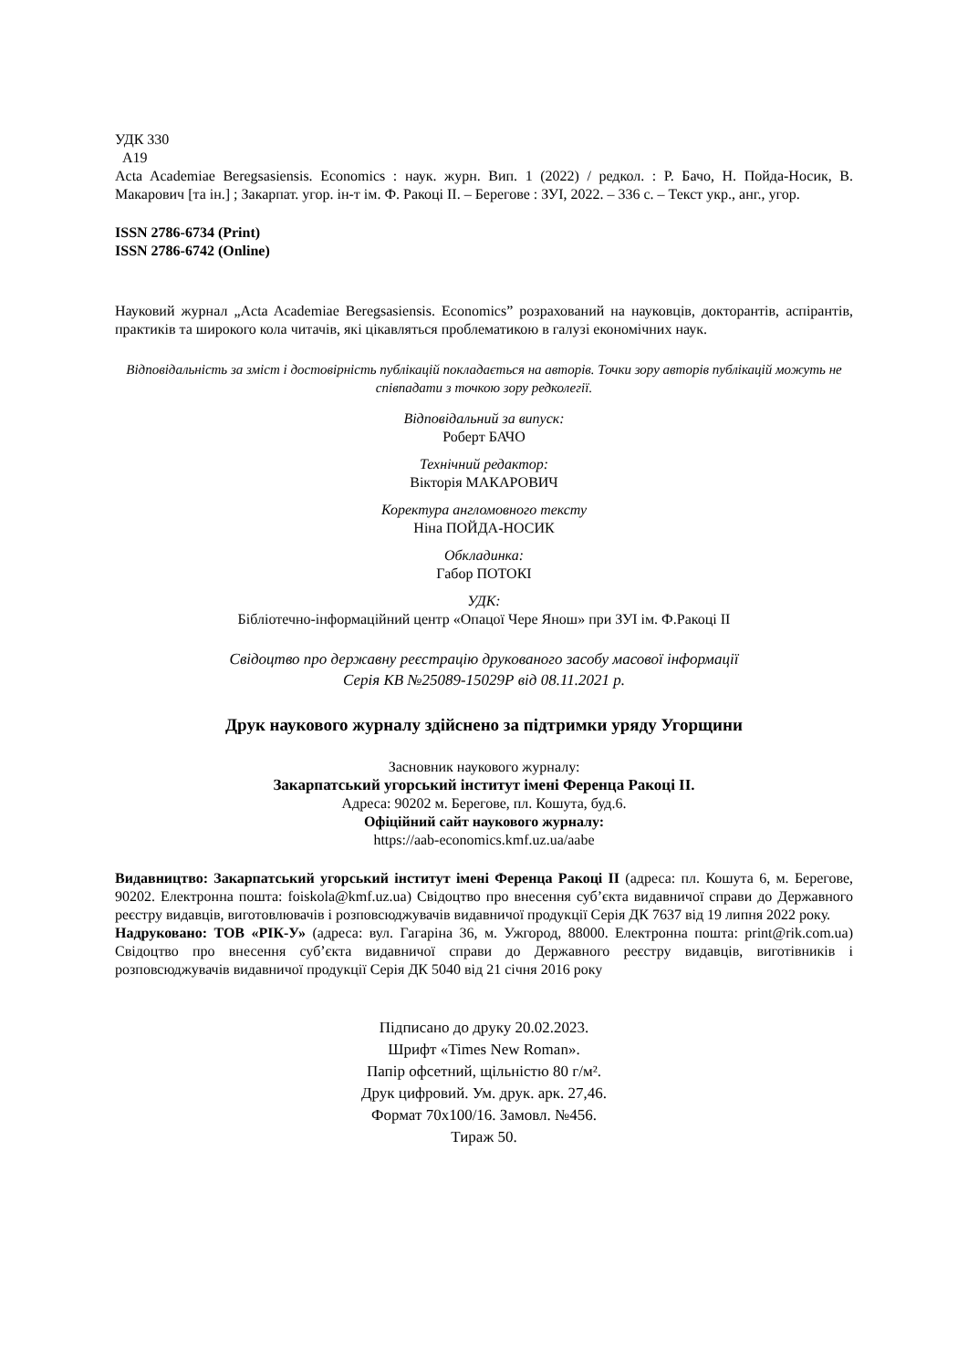УДК 330
А19
Acta Academiae Beregsasiensis. Economics : наук. журн. Вип. 1 (2022) / редкол. : Р. Бачо, Н. Пойда-Носик, В. Макарович [та ін.] ; Закарпат. угор. ін-т ім. Ф. Ракоці ІІ. – Берегове : ЗУІ, 2022. – 336 с. – Текст укр., анг., угор.
ISSN 2786-6734 (Print)
ISSN 2786-6742 (Online)
Науковий журнал „Acta Academiae Beregsasiensis. Economics” розрахований на науковців, докторантів, аспірантів, практиків та широкого кола читачів, які цікавляться проблематикою в галузі економічних наук.
Відповідальність за зміст і достовірність публікацій покладається на авторів. Точки зору авторів публікацій можуть не співпадати з точкою зору редколегії.
Відповідальний за випуск:
Роберт БАЧО
Технічний редактор:
Вікторія МАКАРОВИЧ
Коректура англомовного тексту
Ніна ПОЙДА-НОСИК
Обкладинка:
Габор ПОТОКІ
УДК:
Бібліотечно-інформаційний центр «Опацої Чере Янош» при ЗУІ ім. Ф.Ракоці ІІ
Свідоцтво про державну реєстрацію друкованого засобу масової інформації
Серія КВ №25089-15029Р від 08.11.2021 р.
Друк наукового журналу здійснено за підтримки уряду Угорщини
Засновник наукового журналу:
Закарпатський угорський інститут імені Ференца Ракоці ІІ.
Адреса: 90202 м. Берегове, пл. Кошута, буд.6.
Офіційний сайт наукового журналу:
https://aab-economics.kmf.uz.ua/aabe
Видавництво: Закарпатський угорський інститут імені Ференца Ракоці ІІ (адреса: пл. Кошута 6, м. Берегове, 90202. Електронна пошта: foiskola@kmf.uz.ua) Свідоцтво про внесення суб’єкта видавничої справи до Державного реєстру видавців, виготовлювачів і розповсюджувачів видавничої продукції Серія ДК 7637 від 19 липня 2022 року.
Надруковано: ТОВ «РІК-У» (адреса: вул. Гагаріна 36, м. Ужгород, 88000. Електронна пошта: print@rik.com.ua) Свідоцтво про внесення суб’єкта видавничої справи до Державного реєстру видавців, виготівників і розповсюджувачів видавничої продукції Серія ДК 5040 від 21 січня 2016 року
Підписано до друку 20.02.2023.
Шрифт «Times New Roman».
Папір офсетний, щільністю 80 г/м².
Друк цифровий. Ум. друк. арк. 27,46.
Формат 70х100/16. Замовл. №456.
Тираж 50.